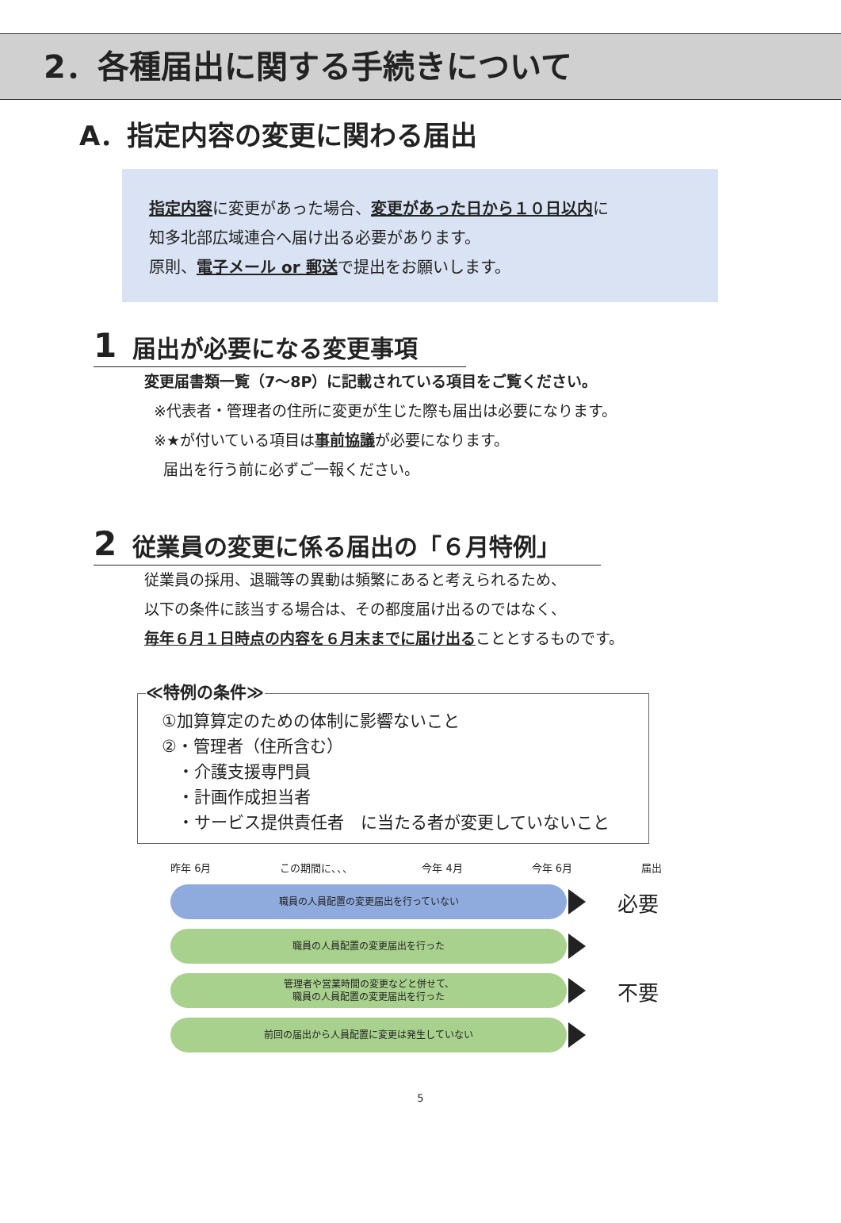2．各種届出に関する手続きについて
A．指定内容の変更に関わる届出
指定内容に変更があった場合、変更があった日から１０日以内に
知多北部広域連合へ届け出る必要があります。
原則、電子メール or 郵送で提出をお願いします。
1 届出が必要になる変更事項
変更届書類一覧（7～8P）に記載されている項目をご覧ください。
※代表者・管理者の住所に変更が生じた際も届出は必要になります。
※★が付いている項目は事前協議が必要になります。
届出を行う前に必ずご一報ください。
2 従業員の変更に係る届出の「６月特例」
従業員の採用、退職等の異動は頻繁にあると考えられるため、
以下の条件に該当する場合は、その都度届け出るのではなく、
毎年６月１日時点の内容を６月末までに届け出ることとするものです。
≪特例の条件≫
①加算算定のための体制に影響ないこと
②・管理者（住所含む）
・介護支援専門員
・計画作成担当者
・サービス提供責任者　に当たる者が変更していないこと
昨年 6月 この期間に、、、 今年 4月 今年 6月 届出
職員の人員配置の変更届出を行っていない
必要
職員の人員配置の変更届出を行った
管理者や営業時間の変更などと併せて、
職員の人員配置の変更届出を行った
不要
前回の届出から人員配置に変更は発生していない
5